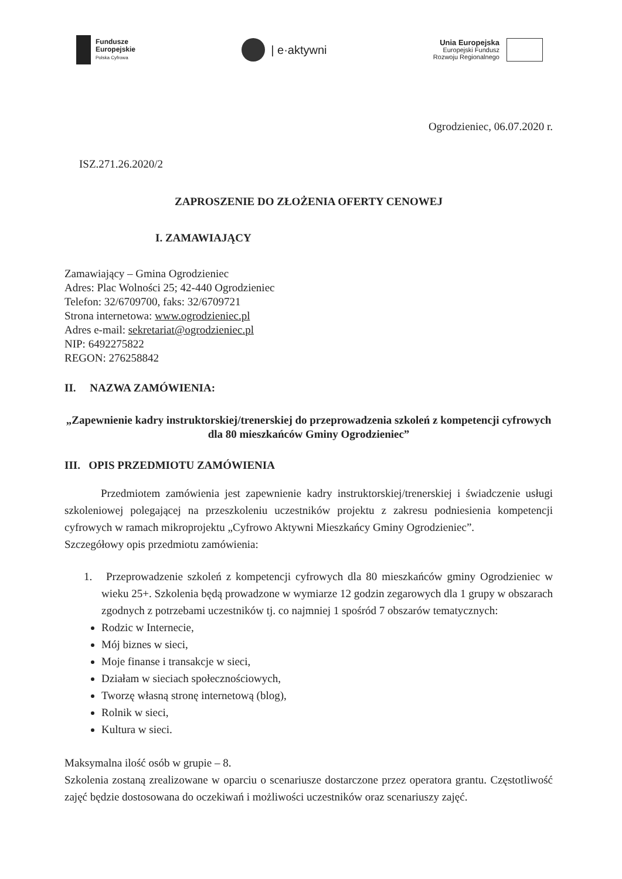Fundusze
Europejskie
Polska Cyfrowa
| e·aktywni
Unia Europejska
Europejski Fundusz
Rozwoju Regionalnego
Ogrodzieniec, 06.07.2020 r.
ISZ.271.26.2020/2
ZAPROSZENIE DO ZŁOŻENIA OFERTY CENOWEJ
I. ZAMAWIAJĄCY
Zamawiający – Gmina Ogrodzieniec
Adres: Plac Wolności 25; 42-440 Ogrodzieniec
Telefon: 32/6709700, faks: 32/6709721
Strona internetowa: www.ogrodzieniec.pl
Adres e-mail: sekretariat@ogrodzieniec.pl
NIP: 6492275822
REGON: 276258842
II. NAZWA ZAMÓWIENIA:
„Zapewnienie kadry instruktorskiej/trenerskiej do przeprowadzenia szkoleń z kompetencji cyfrowych dla 80 mieszkańców Gminy Ogrodzieniec”
III. OPIS PRZEDMIOTU ZAMÓWIENIA
Przedmiotem zamówienia jest zapewnienie kadry instruktorskiej/trenerskiej i świadczenie usługi szkoleniowej polegającej na przeszkoleniu uczestników projektu z zakresu podniesienia kompetencji cyfrowych w ramach mikroprojektu „Cyfrowo Aktywni Mieszkańcy Gminy Ogrodzieniec”.
Szczegółowy opis przedmiotu zamówienia:
1. Przeprowadzenie szkoleń z kompetencji cyfrowych dla 80 mieszkańców gminy Ogrodzieniec w wieku 25+. Szkolenia będą prowadzone w wymiarze 12 godzin zegarowych dla 1 grupy w obszarach zgodnych z potrzebami uczestników tj. co najmniej 1 spośród 7 obszarów tematycznych:
Rodzic w Internecie,
Mój biznes w sieci,
Moje finanse i transakcje w sieci,
Działam w sieciach społecznościowych,
Tworzę własną stronę internetową (blog),
Rolnik w sieci,
Kultura w sieci.
Maksymalna ilość osób w grupie – 8.
Szkolenia zostaną zrealizowane w oparciu o scenariusze dostarczone przez operatora grantu. Częstotliwość zajęć będzie dostosowana do oczekiwań i możliwości uczestników oraz scenariuszy zajęć.